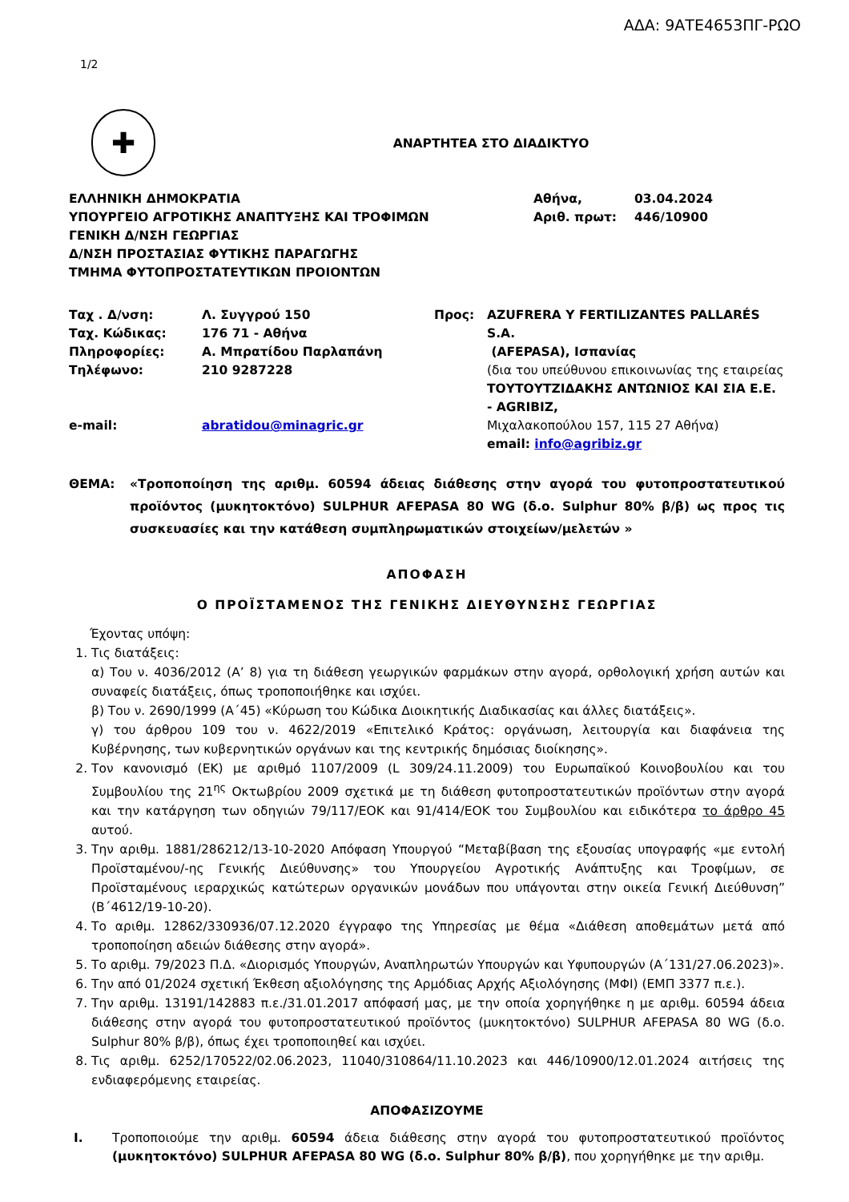ΑΔΑ: 9ΑΤΕ4653ΠΓ-ΡΩΟ
1/2
✚
ΑΝΑΡΤΗΤΕΑ ΣΤΟ ΔΙΑΔΙΚΤΥΟ
| ΕΛΛΗΝΙΚΗ ΔΗΜΟΚΡΑΤΙΑ ΥΠΟΥΡΓΕΙΟ ΑΓΡΟΤΙΚΗΣ ΑΝΑΠΤΥΞΗΣ ΚΑΙ ΤΡΟΦΙΜΩΝ ΓΕΝΙΚΗ Δ/ΝΣΗ ΓΕΩΡΓΙΑΣ Δ/ΝΣΗ ΠΡΟΣΤΑΣΙΑΣ ΦΥΤΙΚΗΣ ΠΑΡΑΓΩΓΗΣ ΤΜΗΜΑ ΦΥΤΟΠΡΟΣΤΑΤΕΥΤΙΚΩΝ ΠΡΟΙΟΝΤΩΝ | Αθήνα, Αριθ. πρωτ: | 03.04.2024 446/10900 |
| Ταχ . Δ/νση: Ταχ. Κώδικας: Πληροφορίες: Τηλέφωνο: e-mail: | Λ. Συγγρού 150 176 71 - Αθήνα Α. Μπρατίδου Παρλαπάνη 210 9287228 abratidou@minagric.gr | Προς: | AZUFRERA Y FERTILIZANTES PALLARÉS S.A. (AFEPASA), Ισπανίας (δια του υπεύθυνου επικοινωνίας της εταιρείας ΤΟΥΤΟΥΤΖΙΔΑΚΗΣ ΑΝΤΩΝΙΟΣ ΚΑΙ ΣΙΑ Ε.Ε. - AGRIBIZ, Μιχαλακοπούλου 157, 115 27 Αθήνα) email: info@agribiz.gr |
| ΘΕΜΑ: | «Τροποποίηση της αριθμ. 60594 άδειας διάθεσης στην αγορά του φυτοπροστατευτικού προϊόντος (μυκητοκτόνο) SULPHUR AFEPASA 80 WG (δ.ο. Sulphur 80% β/β) ως προς τις συσκευασίες και την κατάθεση συμπληρωματικών στοιχείων/μελετών » |
ΑΠΟΦΑΣΗ
Ο ΠΡΟΪΣΤΑΜΕΝΟΣ ΤΗΣ ΓΕΝΙΚΗΣ ΔΙΕΥΘΥΝΣΗΣ ΓΕΩΡΓΙΑΣ
Έχοντας υπόψη:
1. Τις διατάξεις:
α) Του ν. 4036/2012 (Α’ 8) για τη διάθεση γεωργικών φαρμάκων στην αγορά, ορθολογική χρήση αυτών και συναφείς διατάξεις, όπως τροποποιήθηκε και ισχύει.
β) Του ν. 2690/1999 (Α΄45) «Κύρωση του Κώδικα Διοικητικής Διαδικασίας και άλλες διατάξεις».
γ) του άρθρου 109 του ν. 4622/2019 «Επιτελικό Κράτος: οργάνωση, λειτουργία και διαφάνεια της Κυβέρνησης, των κυβερνητικών οργάνων και της κεντρικής δημόσιας διοίκησης».
2. Τον κανονισμό (ΕΚ) με αριθμό 1107/2009 (L 309/24.11.2009) του Ευρωπαϊκού Κοινοβουλίου και του Συμβουλίου της 21<sup>ης</sup> Οκτωβρίου 2009 σχετικά με τη διάθεση φυτοπροστατευτικών προϊόντων στην αγορά και την κατάργηση των οδηγιών 79/117/ΕΟΚ και 91/414/ΕΟΚ του Συμβουλίου και ειδικότερα το άρθρο 45 αυτού.
3. Την αριθμ. 1881/286212/13-10-2020 Απόφαση Υπουργού “Μεταβίβαση της εξουσίας υπογραφής «με εντολή Προϊσταμένου/-ης Γενικής Διεύθυνσης» του Υπουργείου Αγροτικής Ανάπτυξης και Τροφίμων, σε Προϊσταμένους ιεραρχικώς κατώτερων οργανικών μονάδων που υπάγονται στην οικεία Γενική Διεύθυνση” (Β΄4612/19-10-20).
4. Το αριθμ. 12862/330936/07.12.2020 έγγραφο της Υπηρεσίας με θέμα «Διάθεση αποθεμάτων μετά από τροποποίηση αδειών διάθεσης στην αγορά».
5. Το αριθμ. 79/2023 Π.Δ. «Διορισμός Υπουργών, Αναπληρωτών Υπουργών και Υφυπουργών (Α΄131/27.06.2023)».
6. Την από 01/2024 σχετική Έκθεση αξιολόγησης της Αρμόδιας Αρχής Αξιολόγησης (ΜΦΙ) (ΕΜΠ 3377 π.ε.).
7. Την αριθμ. 13191/142883 π.ε./31.01.2017 απόφασή μας, με την οποία χορηγήθηκε η με αριθμ. 60594 άδεια διάθεσης στην αγορά του φυτοπροστατευτικού προϊόντος (μυκητοκτόνο) SULPHUR AFEPASA 80 WG (δ.ο. Sulphur 80% β/β), όπως έχει τροποποιηθεί και ισχύει.
8. Τις αριθμ. 6252/170522/02.06.2023, 11040/310864/11.10.2023 και 446/10900/12.01.2024 αιτήσεις της ενδιαφερόμενης εταιρείας.
ΑΠΟΦΑΣΙΖΟΥΜΕ
| I. | Τροποποιούμε την αριθμ. 60594 άδεια διάθεσης στην αγορά του φυτοπροστατευτικού προϊόντος (μυκητοκτόνο) SULPHUR AFEPASA 80 WG (δ.ο. Sulphur 80% β/β) , που χορηγήθηκε με την αριθμ. |